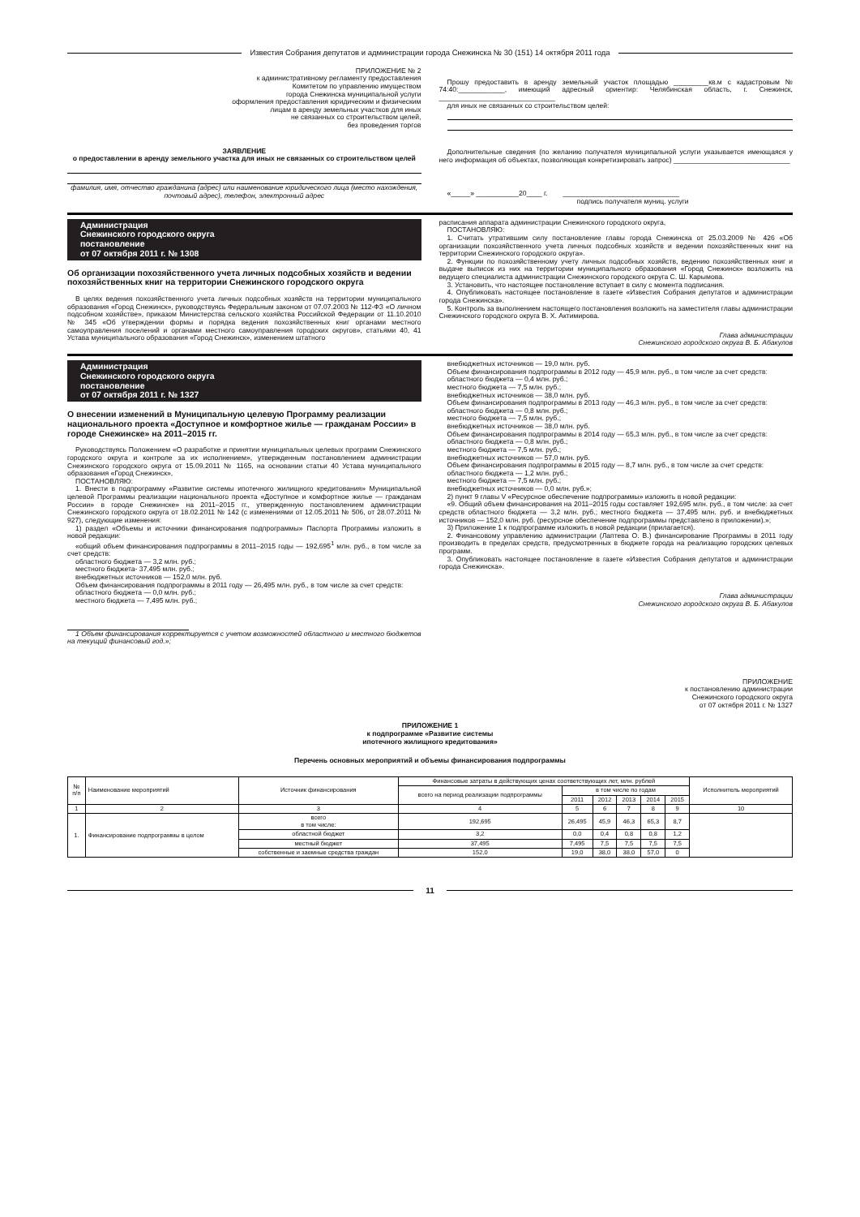Известия Собрания депутатов и администрации города Снежинска № 30 (151) 14 октября 2011 года
ПРИЛОЖЕНИЕ № 2
к административному регламенту предоставления
Комитетом по управлению имуществом
города Снежинска муниципальной услуги
оформления предоставления юридическим и физическим
лицам в аренду земельных участков для иных
не связанных со строительством целей,
без проведения торгов
ЗАЯВЛЕНИЕ
о предоставлении в аренду земельного участка для иных не связанных со строительством целей
фамилия, имя, отчество гражданина (адрес) или наименование юридического лица (место нахождения, почтовый адрес), телефон, электронный адрес
Прошу предоставить в аренду земельный участок площадью _________кв.м с кадастровым № 74:40:____________, имеющий адресный ориентир: Челябинская область, г. Снежинск, ______________________________
для иных не связанных со строительством целей:
Дополнительные сведения (по желанию получателя муниципальной услуги указывается имеющаяся у него информация об объектах, позволяющая конкретизировать запрос) ______________________________
«_____» ___________20____ г. ______________________________
подпись получателя муниц. услуги
Администрация
Снежинского городского округа
постановление
от 07 октября 2011 г. № 1308
Об организации похозяйственного учета личных подсобных хозяйств и ведении похозяйственных книг на территории Снежинского городского округа
В целях ведения похозяйственного учета личных подсобных хозяйств на территории муниципального образования «Город Снежинск», руководствуясь Федеральным законом от 07.07.2003 № 112-ФЗ «О личном подсобном хозяйстве», приказом Министерства сельского хозяйства Российской Федерации от 11.10.2010 № 345 «Об утверждении формы и порядка ведения похозяйственных книг органами местного самоуправления поселений и органами местного самоуправления городских округов», статьями 40, 41 Устава муниципального образования «Город Снежинск», изменением штатного
расписания аппарата администрации Снежинского городского округа,
ПОСТАНОВЛЯЮ:
1. Считать утратившим силу постановление главы города Снежинска от 25.03.2009 № 426 «Об организации похозяйственного учета личных подсобных хозяйств и ведении похозяйственных книг на территории Снежинского городского округа».
2. Функции по похозяйственному учету личных подсобных хозяйств, ведению похозяйственных книг и выдаче выписок из них на территории муниципального образования «Город Снежинск» возложить на ведущего специалиста администрации Снежинского городского округа С. Ш. Карымова.
3. Установить, что настоящее постановление вступает в силу с момента подписания.
4. Опубликовать настоящее постановление в газете «Известия Собрания депутатов и администрации города Снежинска».
5. Контроль за выполнением настоящего постановления возложить на заместителя главы администрации Снежинского городского округа В. Х. Актимирова.
Глава администрации
Снежинского городского округа В. Б. Абакулов
Администрация
Снежинского городского округа
постановление
от 07 октября 2011 г. № 1327
О внесении изменений в Муниципальную целевую Программу реализации национального проекта «Доступное и комфортное жилье — гражданам России» в городе Снежинске» на 2011–2015 гг.
Руководствуясь Положением «О разработке и принятии муниципальных целевых программ Снежинского городского округа и контроле за их исполнением», утвержденным постановлением администрации Снежинского городского округа от 15.09.2011 № 1165, на основании статьи 40 Устава муниципального образования «Город Снежинск»,
ПОСТАНОВЛЯЮ:
1. Внести в подпрограмму «Развитие системы ипотечного жилищного кредитования» Муниципальной целевой Программы реализации национального проекта «Доступное и комфортное жилье — гражданам России» в городе Снежинске» на 2011–2015 гг., утвержденную постановлением администрации Снежинского городского округа от 18.02.2011 № 142 (с изменениями от 12.05.2011 № 506, от 28.07.2011 № 927), следующие изменения:
1) раздел «Объемы и источники финансирования подпрограммы» Паспорта Программы изложить в новой редакции:
«общий объем финансирования подпрограммы в 2011–2015 годы — 192,695<sup>1</sup> млн. руб., в том числе за счет средств:
областного бюджета — 3,2 млн. руб.;
местного бюджета- 37,495 млн. руб.;
внебюджетных источников — 152,0 млн. руб.
Объем финансирования подпрограммы в 2011 году — 26,495 млн. руб., в том числе за счет средств:
областного бюджета — 0,0 млн. руб.;
местного бюджета — 7,495 млн. руб.;
1 Объем финансирования корректируется с учетом возможностей областного и местного бюджетов на текущий финансовый год.»;
внебюджетных источников — 19,0 млн. руб.
Объем финансирования подпрограммы в 2012 году — 45,9 млн. руб., в том числе за счет средств:
областного бюджета — 0,4 млн. руб.;
местного бюджета — 7,5 млн. руб.;
внебюджетных источников — 38,0 млн. руб.
Объем финансирования подпрограммы в 2013 году — 46,3 млн. руб., в том числе за счет средств:
областного бюджета — 0,8 млн. руб.;
местного бюджета — 7,5 млн. руб.;
внебюджетных источников — 38,0 млн. руб.
Объем финансирования подпрограммы в 2014 году — 65,3 млн. руб., в том числе за счет средств:
областного бюджета — 0,8 млн. руб.;
местного бюджета — 7,5 млн. руб.;
внебюджетных источников — 57,0 млн. руб.
Объем финансирования подпрограммы в 2015 году — 8,7 млн. руб., в том числе за счет средств:
областного бюджета — 1,2 млн. руб.;
местного бюджета — 7,5 млн. руб.;
внебюджетных источников — 0,0 млн. руб.»;
2) пункт 9 главы V «Ресурсное обеспечение подпрограммы» изложить в новой редакции:
«9. Общий объем финансирования на 2011–2015 годы составляет 192,695 млн. руб., в том числе: за счет средств областного бюджета — 3,2 млн. руб.; местного бюджета — 37,495 млн. руб. и внебюджетных источников — 152,0 млн. руб. (ресурсное обеспечение подпрограммы представлено в приложении).»;
3) Приложение 1 к подпрограмме изложить в новой редакции (прилагается).
2. Финансовому управлению администрации (Лаптева О. В.) финансирование Программы в 2011 году производить в пределах средств, предусмотренных в бюджете города на реализацию городских целевых программ.
3. Опубликовать настоящее постановление в газете «Известия Собрания депутатов и администрации города Снежинска».
Глава администрации
Снежинского городского округа В. Б. Абакулов
ПРИЛОЖЕНИЕ
к постановлению администрации
Снежинского городского округа
от 07 октября 2011 г. № 1327
ПРИЛОЖЕНИЕ 1
к подпрограмме «Развитие системы
ипотечного жилищного кредитования»
Перечень основных мероприятий и объемы финансирования подпрограммы
| № п/п | Наименование мероприятий | Источник финансирования | Финансовые затраты в действующих ценах соответствующих лет, млн. рублей | | | | | | Исполнитель мероприятий |
| --- | --- | --- | --- | --- | --- | --- | --- | --- | --- |
| | | | всего на период реализации подпрограммы | в том числе по годам | | | | | |
| | | | | 2011 | 2012 | 2013 | 2014 | 2015 | |
| 1 | 2 | 3 | 4 | 5 | 6 | 7 | 8 | 9 | 10 |
| 1. | Финансирование подпрограммы в целом | всего в том числе: | 192,695 | 26,495 | 45,9 | 46,3 | 65,3 | 8,7 | |
| | | областной бюджет | 3,2 | 0,0 | 0,4 | 0,8 | 0,8 | 1,2 | |
| | | местный бюджет | 37,495 | 7,495 | 7,5 | 7,5 | 7,5 | 7,5 | |
| | | собственные и заемные средства граждан | 152,0 | 19,0 | 38,0 | 38,0 | 57,0 | 0 | |
11